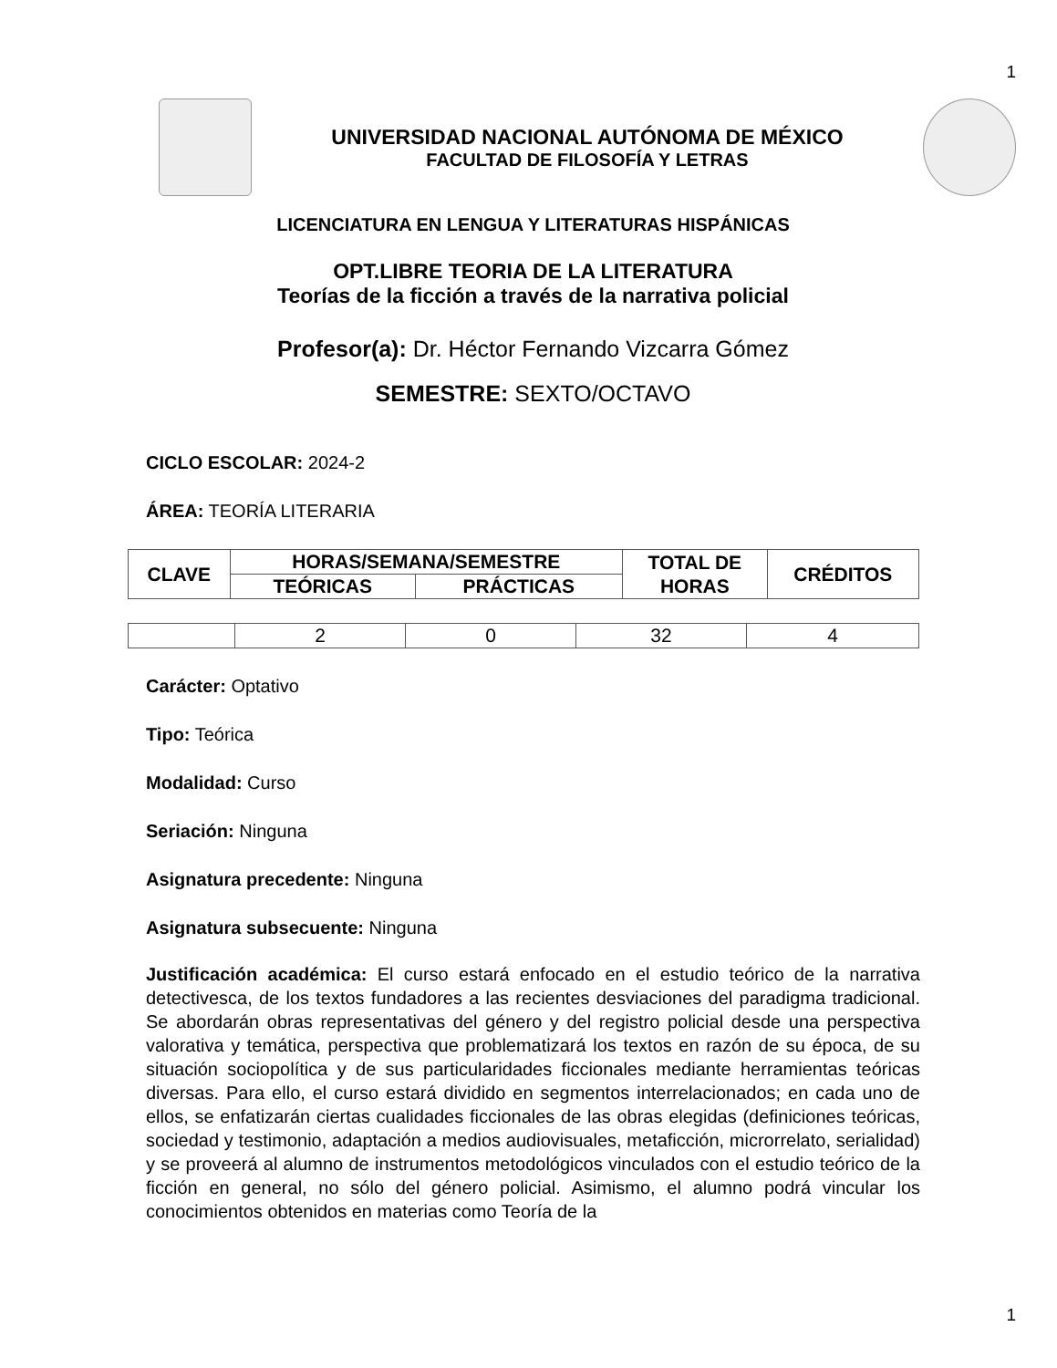1
UNIVERSIDAD NACIONAL AUTÓNOMA DE MÉXICO
FACULTAD DE FILOSOFÍA Y LETRAS
LICENCIATURA EN LENGUA Y LITERATURAS HISPÁNICAS
OPT.LIBRE TEORIA DE LA LITERATURA
Teorías de la ficción a través de la narrativa policial
Profesor(a): Dr. Héctor Fernando Vizcarra Gómez
SEMESTRE: SEXTO/OCTAVO
CICLO ESCOLAR: 2024-2
ÁREA: TEORÍA LITERARIA
| CLAVE | HORAS/SEMANA/SEMESTRE | | TOTAL DE HORAS | CRÉDITOS |
| --- | --- | --- | --- | --- |
| | TEÓRICAS | PRÁCTICAS | | |
| | 2 | 0 | 32 | 4 |
Carácter: Optativo
Tipo: Teórica
Modalidad: Curso
Seriación: Ninguna
Asignatura precedente: Ninguna
Asignatura subsecuente: Ninguna
Justificación académica: El curso estará enfocado en el estudio teórico de la narrativa detectivesca, de los textos fundadores a las recientes desviaciones del paradigma tradicional. Se abordarán obras representativas del género y del registro policial desde una perspectiva valorativa y temática, perspectiva que problematizará los textos en razón de su época, de su situación sociopolítica y de sus particularidades ficcionales mediante herramientas teóricas diversas. Para ello, el curso estará dividido en segmentos interrelacionados; en cada uno de ellos, se enfatizarán ciertas cualidades ficcionales de las obras elegidas (definiciones teóricas, sociedad y testimonio, adaptación a medios audiovisuales, metaficción, microrrelato, serialidad) y se proveerá al alumno de instrumentos metodológicos vinculados con el estudio teórico de la ficción en general, no sólo del género policial. Asimismo, el alumno podrá vincular los conocimientos obtenidos en materias como Teoría de la
1